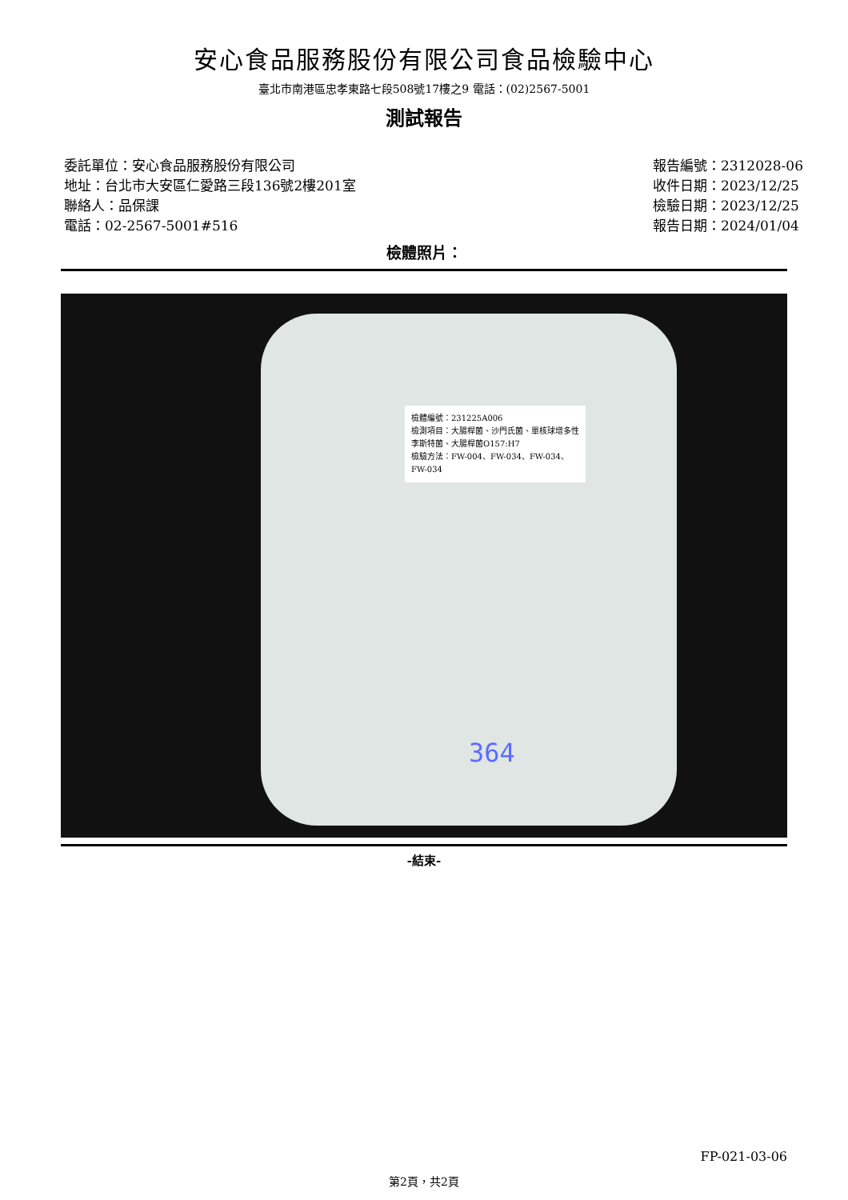安心食品服務股份有限公司食品檢驗中心
臺北市南港區忠孝東路七段508號17樓之9 電話：(02)2567-5001
測試報告
委託單位：安心食品服務股份有限公司
地址：台北市大安區仁愛路三段136號2樓201室
聯絡人：品保課
電話：02-2567-5001#516
報告編號：2312028-06
收件日期：2023/12/25
檢驗日期：2023/12/25
報告日期：2024/01/04
檢體照片：
檢體編號：231225A006
檢測項目：大腸桿菌、沙門氏菌、單核球增多性李斯特菌、大腸桿菌O157:H7
檢驗方法：FW-004、FW-034、FW-034、FW-034
364
-結束-
FP-021-03-06
第2頁，共2頁